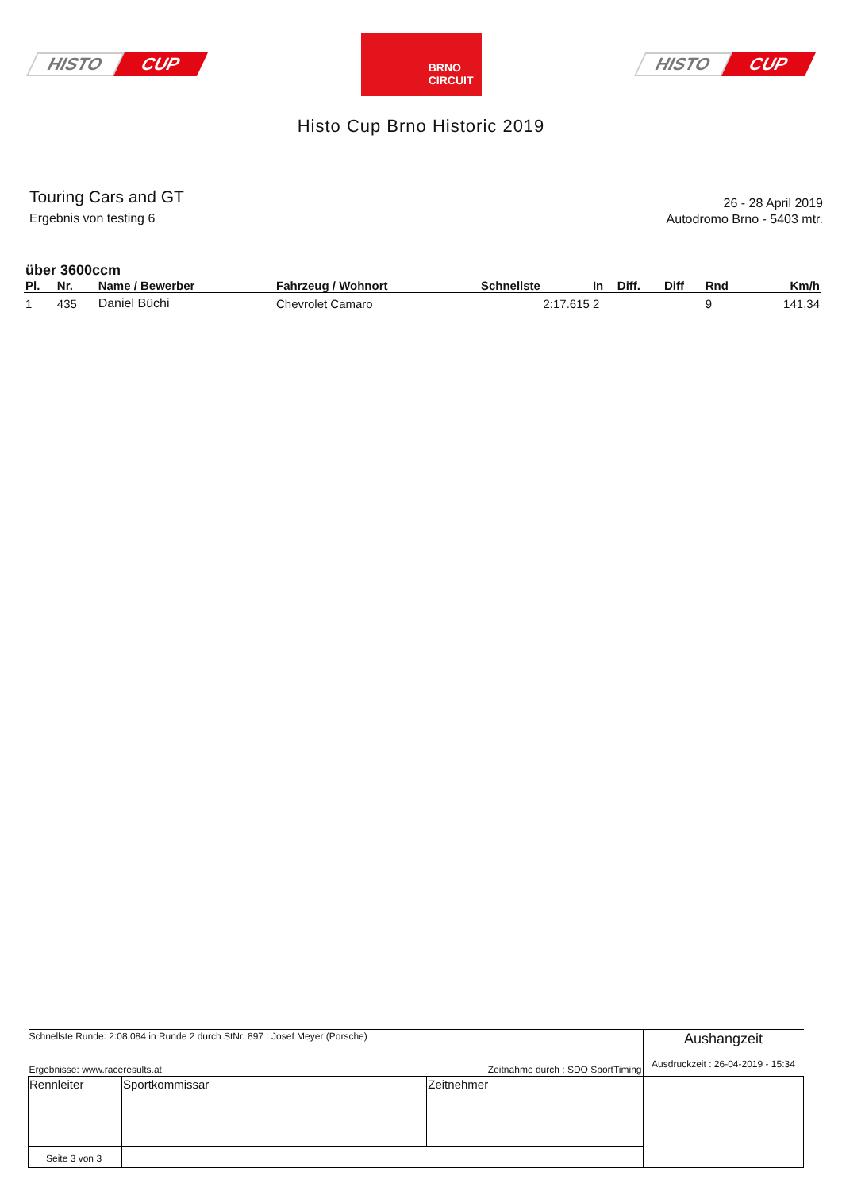HISTO CUP
BRNO
CIRCUIT
HISTO CUP
Histo Cup Brno Historic 2019
Touring Cars and GT
Ergebnis von testing 6
26 - 28 April 2019
Autodromo Brno - 5403 mtr.
über 3600ccm
| Pl. | Nr. | Name / Bewerber | Fahrzeug / Wohnort | Schnellste | In | Diff. | Diff | Rnd | Km/h |
| --- | --- | --- | --- | --- | --- | --- | --- | --- | --- |
| 1 | 435 | Daniel Büchi | Chevrolet Camaro | 2:17.615 | 2 | | | 9 | 141,34 |
| Schnellste Runde: 2:08.084 in Runde 2 durch StNr. 897 : Josef Meyer (Porsche) Ergebnisse: www.raceresults.at Zeitnahme durch : SDO SportTiming | | | Aushangzeit Ausdruckzeit : 26-04-2019 - 15:34 |
| Rennleiter | Sportkommissar | Zeitnehmer | |
| Seite 3 von 3 | | | |